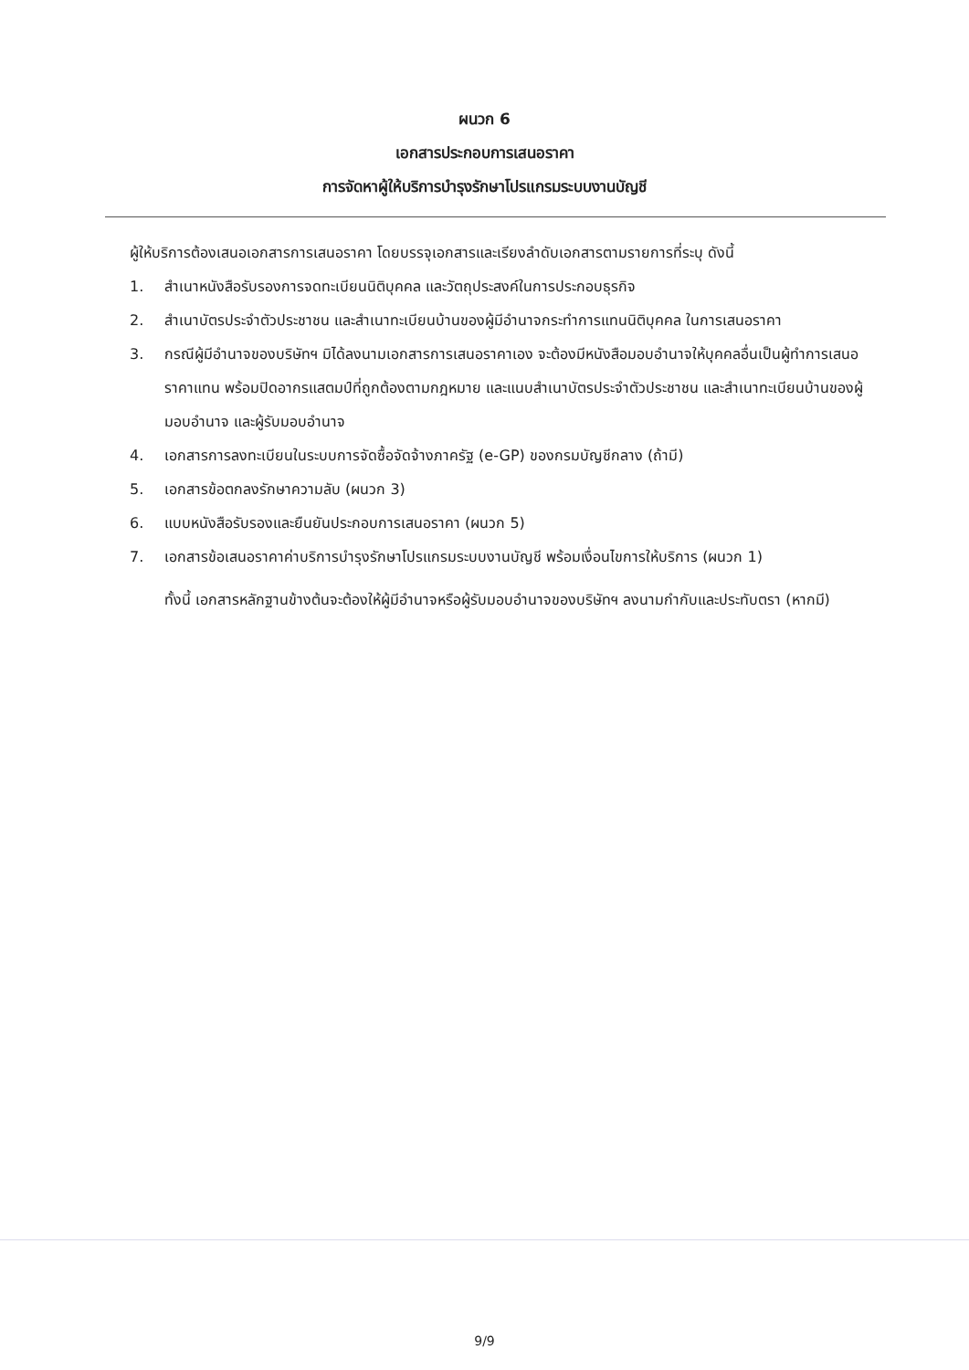ผนวก 6
เอกสารประกอบการเสนอราคา
การจัดหาผู้ให้บริการบำรุงรักษาโปรแกรมระบบงานบัญชี
ผู้ให้บริการต้องเสนอเอกสารการเสนอราคา โดยบรรจุเอกสารและเรียงลำดับเอกสารตามรายการที่ระบุ ดังนี้
1. สำเนาหนังสือรับรองการจดทะเบียนนิติบุคคล และวัตถุประสงค์ในการประกอบธุรกิจ
2. สำเนาบัตรประจำตัวประชาชน และสำเนาทะเบียนบ้านของผู้มีอำนาจกระทำการแทนนิติบุคคล ในการเสนอราคา
3. กรณีผู้มีอำนาจของบริษัทฯ มิได้ลงนามเอกสารการเสนอราคาเอง จะต้องมีหนังสือมอบอำนาจให้บุคคลอื่นเป็นผู้ทำการเสนอราคาแทน พร้อมปิดอากรแสตมป์ที่ถูกต้องตามกฎหมาย และแนบสำเนาบัตรประจำตัวประชาชน และสำเนาทะเบียนบ้านของผู้มอบอำนาจ และผู้รับมอบอำนาจ
4. เอกสารการลงทะเบียนในระบบการจัดซื้อจัดจ้างภาครัฐ (e-GP) ของกรมบัญชีกลาง (ถ้ามี)
5. เอกสารข้อตกลงรักษาความลับ (ผนวก 3)
6. แบบหนังสือรับรองและยืนยันประกอบการเสนอราคา (ผนวก 5)
7. เอกสารข้อเสนอราคาค่าบริการบำรุงรักษาโปรแกรมระบบงานบัญชี พร้อมเงื่อนไขการให้บริการ (ผนวก 1)
ทั้งนี้ เอกสารหลักฐานข้างต้นจะต้องให้ผู้มีอำนาจหรือผู้รับมอบอำนาจของบริษัทฯ ลงนามกำกับและประทับตรา (หากมี)
9/9